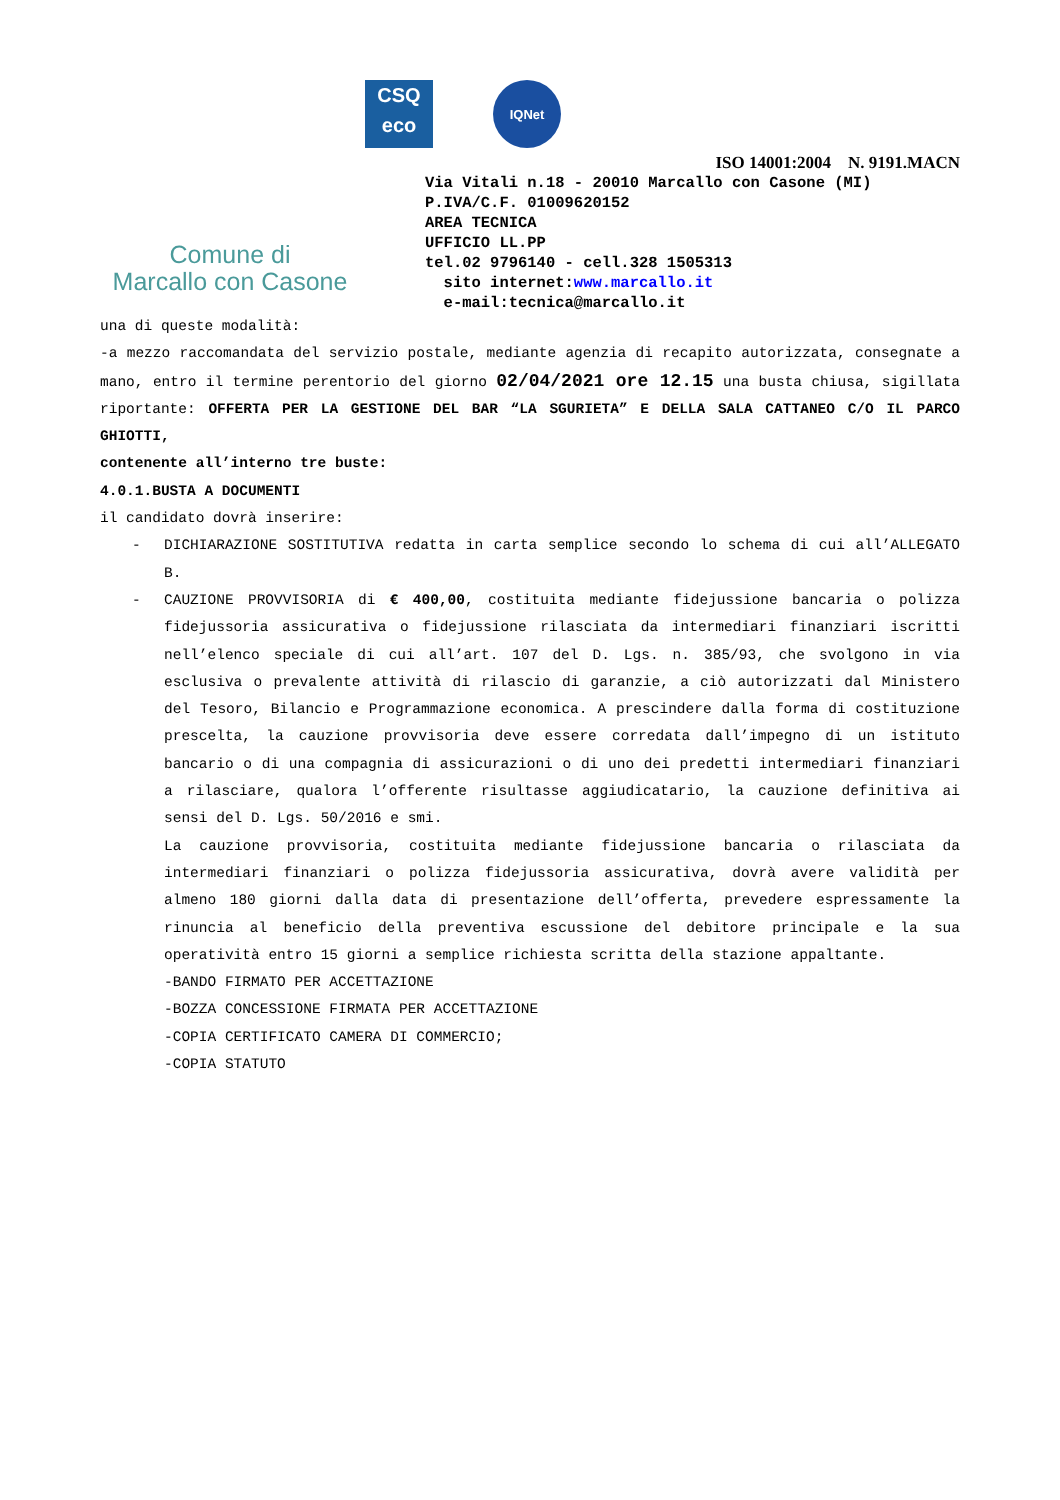Comune di
Marcallo con Casone
CSQ
eco
IQNet
ISO 14001:2004 N. 9191.MACN
Via Vitali n.18 - 20010 Marcallo con Casone (MI)
P.IVA/C.F. 01009620152
AREA TECNICA
UFFICIO LL.PP
tel.02 9796140 - cell.328 1505313
sito internet:www.marcallo.it
e-mail:tecnica@marcallo.it
una di queste modalità:
-a mezzo raccomandata del servizio postale, mediante agenzia di recapito autorizzata, consegnate a mano, entro il termine perentorio del giorno 02/04/2021 ore 12.15 una busta chiusa, sigillata riportante: OFFERTA PER LA GESTIONE DEL BAR “LA SGURIETA” E DELLA SALA CATTANEO C/O IL PARCO GHIOTTI,
contenente all’interno tre buste:
4.0.1.BUSTA A DOCUMENTI
il candidato dovrà inserire:
- DICHIARAZIONE SOSTITUTIVA redatta in carta semplice secondo lo schema di cui all’ALLEGATO B.
- CAUZIONE PROVVISORIA di € 400,00, costituita mediante fidejussione bancaria o polizza fidejussoria assicurativa o fidejussione rilasciata da intermediari finanziari iscritti nell’elenco speciale di cui all’art. 107 del D. Lgs. n. 385/93, che svolgono in via esclusiva o prevalente attività di rilascio di garanzie, a ciò autorizzati dal Ministero del Tesoro, Bilancio e Programmazione economica. A prescindere dalla forma di costituzione prescelta, la cauzione provvisoria deve essere corredata dall’impegno di un istituto bancario o di una compagnia di assicurazioni o di uno dei predetti intermediari finanziari a rilasciare, qualora l’offerente risultasse aggiudicatario, la cauzione definitiva ai sensi del D. Lgs. 50/2016 e smi.
La cauzione provvisoria, costituita mediante fidejussione bancaria o rilasciata da intermediari finanziari o polizza fidejussoria assicurativa, dovrà avere validità per almeno 180 giorni dalla data di presentazione dell’offerta, prevedere espressamente la rinuncia al beneficio della preventiva escussione del debitore principale e la sua operatività entro 15 giorni a semplice richiesta scritta della stazione appaltante.
-BANDO FIRMATO PER ACCETTAZIONE
-BOZZA CONCESSIONE FIRMATA PER ACCETTAZIONE
-COPIA CERTIFICATO CAMERA DI COMMERCIO;
-COPIA STATUTO